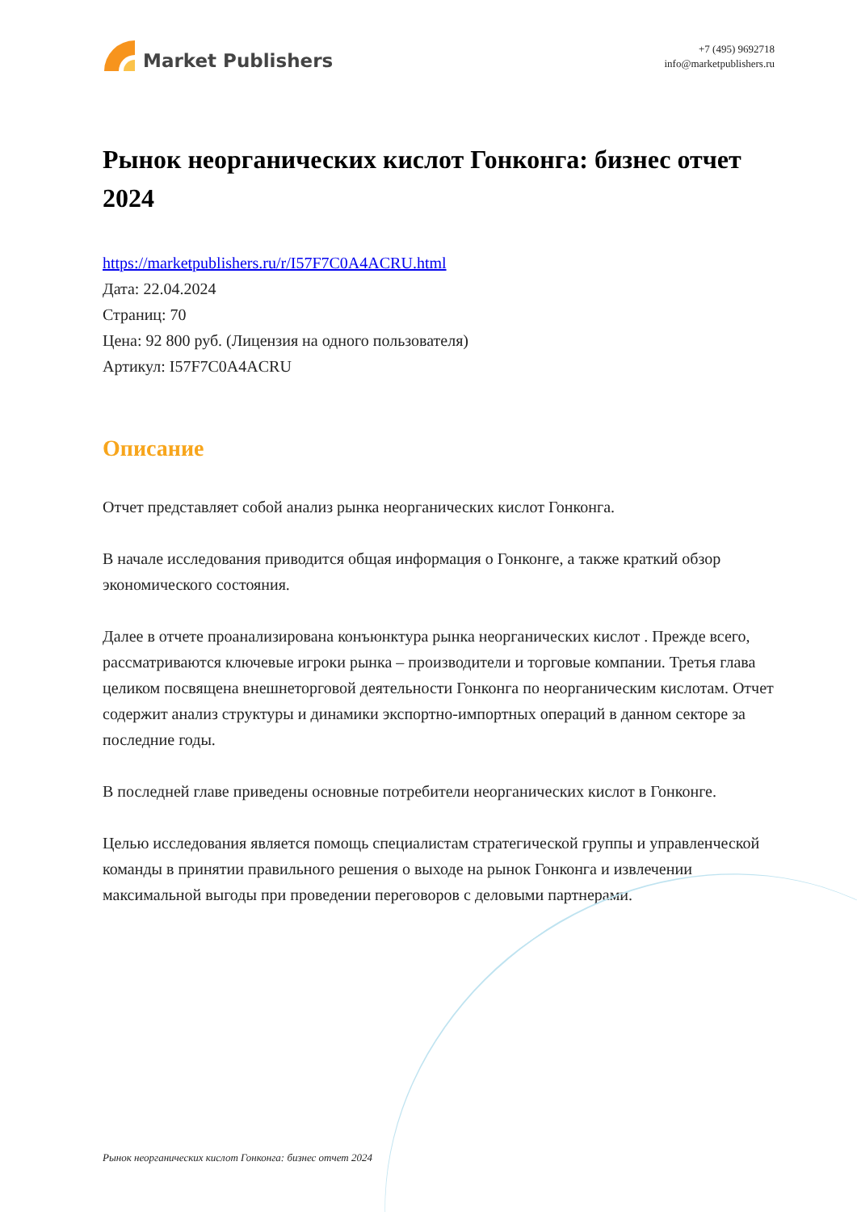Market Publishers
+7 (495) 9692718
info@marketpublishers.ru
Рынок неорганических кислот Гонконга: бизнес отчет 2024
https://marketpublishers.ru/r/I57F7C0A4ACRU.html
Дата: 22.04.2024
Страниц: 70
Цена: 92 800 руб. (Лицензия на одного пользователя)
Артикул: I57F7C0A4ACRU
Описание
Отчет представляет собой анализ рынка неорганических кислот Гонконга.
В начале исследования приводится общая информация о Гонконге, а также краткий обзор экономического состояния.
Далее в отчете проанализирована конъюнктура рынка неорганических кислот . Прежде всего, рассматриваются ключевые игроки рынка – производители и торговые компании. Третья глава целиком посвящена внешнеторговой деятельности Гонконга по неорганическим кислотам. Отчет содержит анализ структуры и динамики экспортно-импортных операций в данном секторе за последние годы.
В последней главе приведены основные потребители неорганических кислот в Гонконге.
Целью исследования является помощь специалистам стратегической группы и управленческой команды в принятии правильного решения о выходе на рынок Гонконга и извлечении максимальной выгоды при проведении переговоров с деловыми партнерами.
Рынок неорганических кислот Гонконга: бизнес отчет 2024